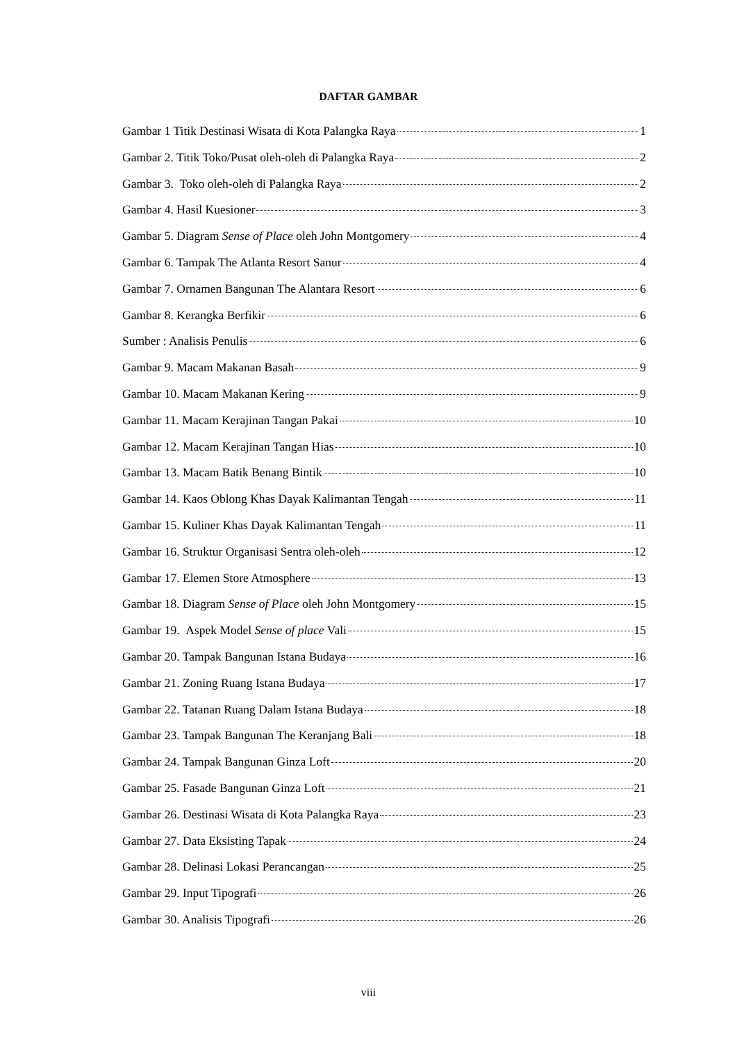DAFTAR GAMBAR
Gambar 1 Titik Destinasi Wisata di Kota Palangka Raya 1
Gambar 2. Titik Toko/Pusat oleh-oleh di Palangka Raya 2
Gambar 3. Toko oleh-oleh di Palangka Raya 2
Gambar 4. Hasil Kuesioner 3
Gambar 5. Diagram Sense of Place oleh John Montgomery 4
Gambar 6. Tampak The Atlanta Resort Sanur 4
Gambar 7. Ornamen Bangunan The Alantara Resort 6
Gambar 8. Kerangka Berfikir 6
Sumber : Analisis Penulis 6
Gambar 9. Macam Makanan Basah 9
Gambar 10. Macam Makanan Kering 9
Gambar 11. Macam Kerajinan Tangan Pakai 10
Gambar 12. Macam Kerajinan Tangan Hias 10
Gambar 13. Macam Batik Benang Bintik 10
Gambar 14. Kaos Oblong Khas Dayak Kalimantan Tengah 11
Gambar 15. Kuliner Khas Dayak Kalimantan Tengah 11
Gambar 16. Struktur Organisasi Sentra oleh-oleh 12
Gambar 17. Elemen Store Atmosphere 13
Gambar 18. Diagram Sense of Place oleh John Montgomery 15
Gambar 19. Aspek Model Sense of place Vali 15
Gambar 20. Tampak Bangunan Istana Budaya 16
Gambar 21. Zoning Ruang Istana Budaya 17
Gambar 22. Tatanan Ruang Dalam Istana Budaya 18
Gambar 23. Tampak Bangunan The Keranjang Bali 18
Gambar 24. Tampak Bangunan Ginza Loft 20
Gambar 25. Fasade Bangunan Ginza Loft 21
Gambar 26. Destinasi Wisata di Kota Palangka Raya 23
Gambar 27. Data Eksisting Tapak 24
Gambar 28. Delinasi Lokasi Perancangan 25
Gambar 29. Input Tipografi 26
Gambar 30. Analisis Tipografi 26
viii